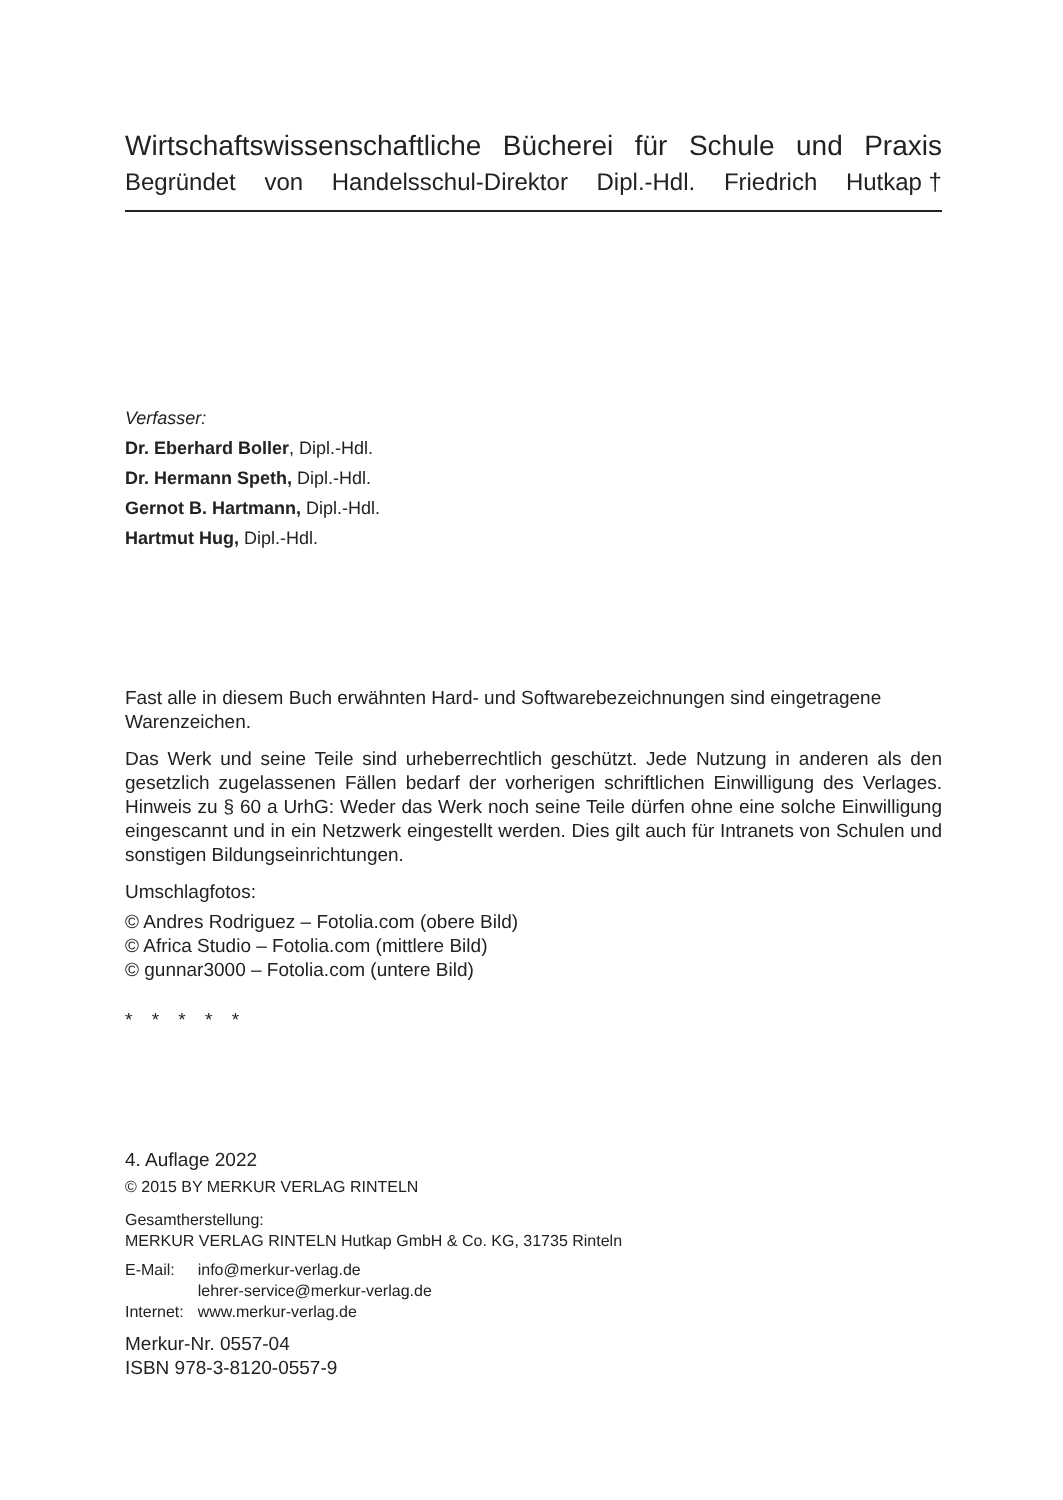Wirtschaftswissenschaftliche Bücherei für Schule und Praxis
Begründet von Handelsschul-Direktor Dipl.-Hdl. Friedrich Hutkap †
Verfasser:
Dr. Eberhard Boller, Dipl.-Hdl.
Dr. Hermann Speth, Dipl.-Hdl.
Gernot B. Hartmann, Dipl.-Hdl.
Hartmut Hug, Dipl.-Hdl.
Fast alle in diesem Buch erwähnten Hard- und Softwarebezeichnungen sind eingetragene Warenzeichen.
Das Werk und seine Teile sind urheberrechtlich geschützt. Jede Nutzung in anderen als den gesetzlich zugelassenen Fällen bedarf der vorherigen schriftlichen Einwilligung des Verlages. Hinweis zu § 60 a UrhG: Weder das Werk noch seine Teile dürfen ohne eine solche Einwilligung eingescannt und in ein Netzwerk eingestellt werden. Dies gilt auch für Intranets von Schulen und sonstigen Bildungseinrichtungen.
Umschlagfotos:
© Andres Rodriguez – Fotolia.com (obere Bild)
© Africa Studio – Fotolia.com (mittlere Bild)
© gunnar3000 – Fotolia.com (untere Bild)
* * * * *
4. Auflage 2022
© 2015 BY MERKUR VERLAG RINTELN
Gesamtherstellung:
MERKUR VERLAG RINTELN Hutkap GmbH & Co. KG, 31735 Rinteln
| E-Mail: | info@merkur-verlag.de lehrer-service@merkur-verlag.de |
| Internet: | www.merkur-verlag.de |
Merkur-Nr. 0557-04
ISBN 978-3-8120-0557-9